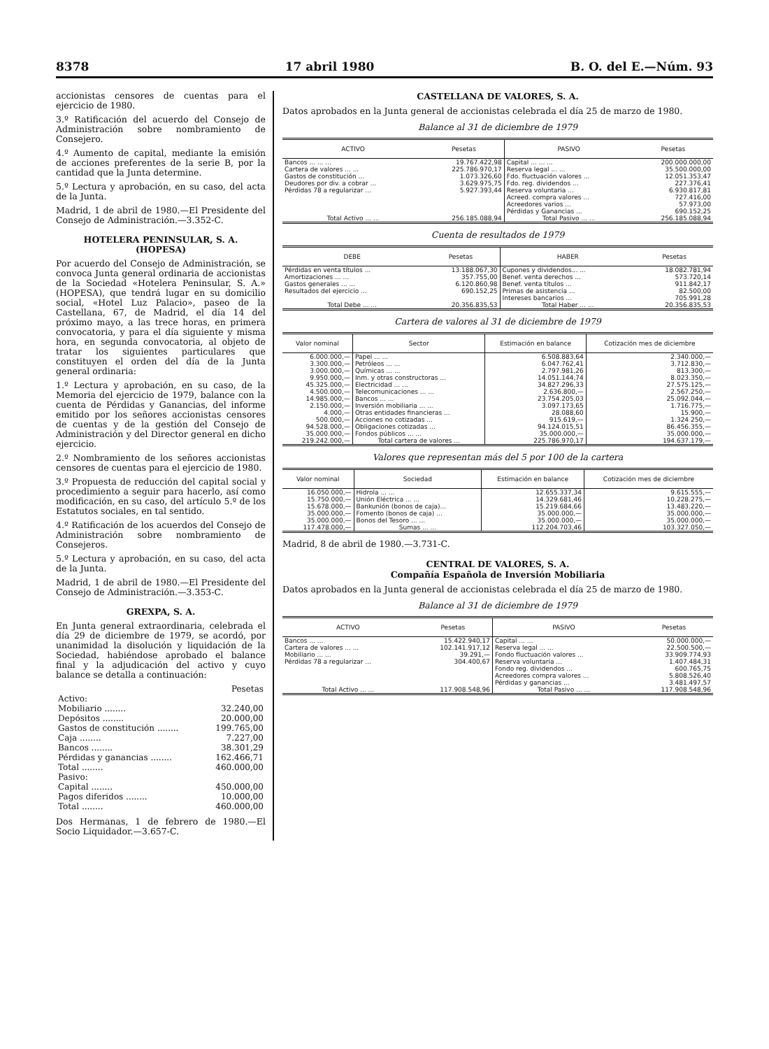8378 17 abril 1980 B. O. del E.—Núm. 93
accionistas censores de cuentas para el ejercicio de 1980.
3.º Ratificación del acuerdo del Consejo de Administración sobre nombramiento de Consejero.
4.º Aumento de capital, mediante la emisión de acciones preferentes de la serie B, por la cantidad que la Junta determine.
5.º Lectura y aprobación, en su caso, del acta de la Junta.
Madrid, 1 de abril de 1980.—El Presidente del Consejo de Administración.—3.352-C.
HOTELERA PENINSULAR, S. A.
(HOPESA)
Por acuerdo del Consejo de Administración, se convoca Junta general ordinaria de accionistas de la Sociedad «Hotelera Peninsular, S. A.» (HOPESA), que tendrá lugar en su domicilio social, «Hotel Luz Palacio», paseo de la Castellana, 67, de Madrid, el día 14 del próximo mayo, a las trece horas, en primera convocatoria, y para el día siguiente y misma hora, en segunda convocatoria, al objeto de tratar los siguientes particulares que constituyen el orden del día de la Junta general ordinaria:
1.º Lectura y aprobación, en su caso, de la Memoria del ejercicio de 1979, balance con la cuenta de Pérdidas y Ganancias, del informe emitido por los señores accionistas censores de cuentas y de la gestión del Consejo de Administración y del Director general en dicho ejercicio.
2.º Nombramiento de los señores accionistas censores de cuentas para el ejercicio de 1980.
3.º Propuesta de reducción del capital social y procedimiento a seguir para hacerlo, así como modificación, en su caso, del artículo 5.º de los Estatutos sociales, en tal sentido.
4.º Ratificación de los acuerdos del Consejo de Administración sobre nombramiento de Consejeros.
5.º Lectura y aprobación, en su caso, del acta de la Junta.
Madrid, 1 de abril de 1980.—El Presidente del Consejo de Administración.—3.353-C.
GREXPA, S. A.
En Junta general extraordinaria, celebrada el día 29 de diciembre de 1979, se acordó, por unanimidad la disolución y liquidación de la Sociedad, habiéndose aprobado el balance final y la adjudicación del activo y cuyo balance se detalla a continuación:
| | Pesetas |
| Activo: | |
| Mobiliario ........ | 32.240,00 |
| Depósitos ........ | 20.000,00 |
| Gastos de constitución ........ | 199.765,00 |
| Caja ........ | 7.227,00 |
| Bancos ........ | 38.301,29 |
| Pérdidas y ganancias ........ | 162.466,71 |
| Total ........ | 460.000,00 |
| Pasivo: | |
| Capital ........ | 450.000,00 |
| Pagos diferidos ........ | 10.000,00 |
| Total ........ | 460.000,00 |
Dos Hermanas, 1 de febrero de 1980.—El Socio Liquidador.—3.657-C.
CASTELLANA DE VALORES, S. A.
Datos aprobados en la Junta general de accionistas celebrada el día 25 de marzo de 1980.
Balance al 31 de diciembre de 1979
| ACTIVO | Pesetas | PASIVO | Pesetas |
| --- | --- | --- | --- |
| Bancos ... ... ... | 19.767.422,98 | Capital ... ... ... | 200.000.000,00 |
| Cartera de valores ... ... | 225.786.970,17 | Reserva legal ... ... | 35.500.000,00 |
| Gastos de constitución ... | 1.073.326,60 | Fdo. fluctuación valores ... | 12.051.353,47 |
| Deudores por div. a cobrar ... | 3.629.975,75 | Fdo. reg. dividendos ... | 227.376,41 |
| Pérdidas 78 a regularizar ... | 5.927.393,44 | Reserva voluntaria ... | 6.930.817,81 |
| | | Acreed. compra valores ... | 727.416,00 |
| | | Acreedores varios ... | 57.973,00 |
| | | Pérdidas y Ganancias ... | 690.152,25 |
| Total Activo ... ... | 256.185.088,94 | Total Pasivo ... ... | 256.185.088,94 |
Cuenta de resultados de 1979
| DEBE | Pesetas | HABER | Pesetas |
| --- | --- | --- | --- |
| Pérdidas en venta títulos ... | 13.188.067,30 | Cupones y dividendos... ... | 18.082.781,94 |
| Amortizaciones ... ... | 357.755,00 | Benef. venta derechos ... | 573.720,14 |
| Gastos generales ... ... | 6.120.860,98 | Benef. venta títulos ... | 911.842,17 |
| Resultados del ejercicio ... | 690.152,25 | Primas de asistencia ... | 82.500,00 |
| | | Intereses bancarios ... | 705.991,28 |
| Total Debe ... ... | 20.356.835,53 | Total Haber ... ... | 20.356.835,53 |
Cartera de valores al 31 de diciembre de 1979
| Valor nominal | Sector | Estimación en balance | Cotización mes de diciembre |
| --- | --- | --- | --- |
| 6.000.000,— | Papel ... ... | 6.508.883,64 | 2.340.000,— |
| 3.300.000,— | Petróleos ... ... | 6.047.762,41 | 3.712.830,— |
| 3.000.000,— | Químicas ... ... | 2.797.981,26 | 813.300,— |
| 9.950.000,— | Inm. y otras constructoras ... | 14.051.144,74 | 8.023.350,— |
| 45.325.000,— | Electricidad ... ... | 34.827.296,33 | 27.575.125,— |
| 4.500.000,— | Telecomunicaciones ... ... | 2.636.800,— | 2.567.250,— |
| 14.985.000,— | Bancos ... ... | 23.754.205,03 | 25.092.044,— |
| 2.150.000,— | Inversión mobiliaria ... ... | 3.097.173,65 | 1.716.775,— |
| 4.000,— | Otras entidades financieras ... | 28.088,60 | 15.900,— |
| 500.000,— | Acciones no cotizadas ... | 915.619,— | 1.324 250,— |
| 94.528.000,— | Obligaciones cotizadas ... | 94.124.015,51 | 86.456.355,— |
| 35.000.000,— | Fondos públicos ... ... | 35.000.000,— | 35.000.000,— |
| 219.242.000,— | Total cartera de valores ... | 225.786.970,17 | 194.637.179,— |
Valores que representan más del 5 por 100 de la cartera
| Valor nominal | Sociedad | Estimación en balance | Cotización mes de diciembre |
| --- | --- | --- | --- |
| 16.050.000,— | Hidrola ... ... | 12.655.337,34 | 9.615.555,— |
| 15.750.000,— | Unión Eléctrica ... ... | 14.329.681,46 | 10.228.275,— |
| 15.678.000,— | Bankunión (bonos de caja)... | 15.219.684,66 | 13.483.220,— |
| 35.000.000,— | Fomento (bonos de caja) ... | 35.000.000,— | 35.000.000,— |
| 35.000.000,— | Bonos del Tesoro ... ... | 35.000.000,— | 35.000.000,— |
| 117.478.000,— | Sumas ... ... | 112.204.703,46 | 103.327.050,— |
Madrid, 8 de abril de 1980.—3.731-C.
CENTRAL DE VALORES, S. A.
Compañía Española de Inversión Mobiliaria
Datos aprobados en la Junta general de accionistas celebrada el día 25 de marzo de 1980.
Balance al 31 de diciembre de 1979
| ACTIVO | Pesetas | PASIVO | Pesetas |
| --- | --- | --- | --- |
| Bancos ... ... | 15.422.940,17 | Capital ... ... | 50.000.000,— |
| Cartera de valores ... ... | 102.141.917,12 | Reserva legal ... ... | 22.500.500,— |
| Mobiliario ... ... | 39.291,— | Fondo fluctuación valores ... | 33.909.774,93 |
| Pérdidas 78 a regularizar ... | 304.400,67 | Reserva voluntaria ... | 1.407.484,31 |
| | | Fondo reg. dividendos ... | 600.765,75 |
| | | Acreedores compra valores ... | 5.808.526,40 |
| | | Pérdidas y ganancias ... | 3.481.497,57 |
| Total Activo ... ... | 117.908.548,96 | Total Pasivo ... ... | 117.908.548,96 |